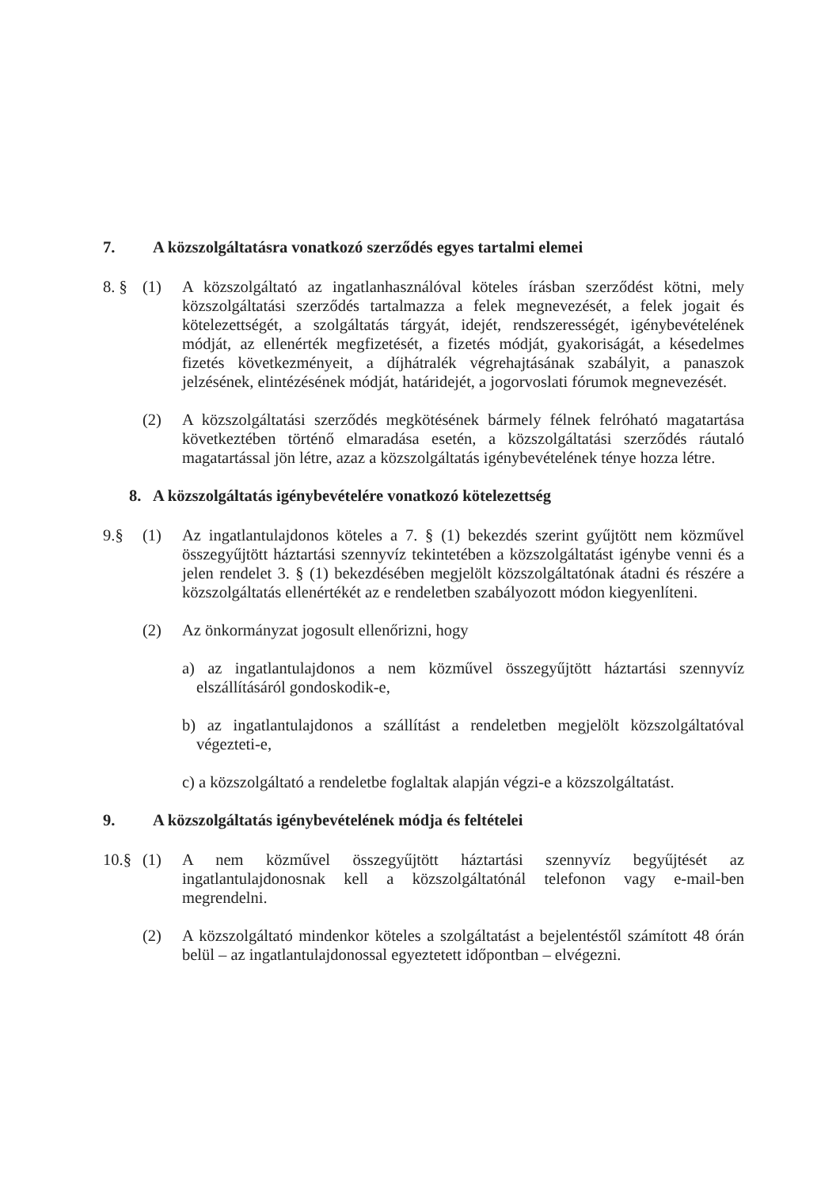7. A közszolgáltatásra vonatkozó szerződés egyes tartalmi elemei
8. § (1) A közszolgáltató az ingatlanhasználóval köteles írásban szerződést kötni, mely közszolgáltatási szerződés tartalmazza a felek megnevezését, a felek jogait és kötelezettségét, a szolgáltatás tárgyát, idejét, rendszerességét, igénybevételének módját, az ellenérték megfizetését, a fizetés módját, gyakoriságát, a késedelmes fizetés következményeit, a díjhátralék végrehajtásának szabályit, a panaszok jelzésének, elintézésének módját, határidejét, a jogorvoslati fórumok megnevezését.
(2) A közszolgáltatási szerződés megkötésének bármely félnek felróható magatartása következtében történő elmaradása esetén, a közszolgáltatási szerződés ráutaló magatartással jön létre, azaz a közszolgáltatás igénybevételének ténye hozza létre.
8. A közszolgáltatás igénybevételére vonatkozó kötelezettség
9.§ (1) Az ingatlantulajdonos köteles a 7. § (1) bekezdés szerint gyűjtött nem közművel összegyűjtött háztartási szennyvíz tekintetében a közszolgáltatást igénybe venni és a jelen rendelet 3. § (1) bekezdésében megjelölt közszolgáltatónak átadni és részére a közszolgáltatás ellenértékét az e rendeletben szabályozott módon kiegyenlíteni.
(2) Az önkormányzat jogosult ellenőrizni, hogy
a) az ingatlantulajdonos a nem közművel összegyűjtött háztartási szennyvíz elszállításáról gondoskodik-e,
b) az ingatlantulajdonos a szállítást a rendeletben megjelölt közszolgáltatóval végezteti-e,
c) a közszolgáltató a rendeletbe foglaltak alapján végzi-e a közszolgáltatást.
9. A közszolgáltatás igénybevételének módja és feltételei
10.§ (1) A nem közművel összegyűjtött háztartási szennyvíz begyűjtését az ingatlantulajdonosnak kell a közszolgáltatónál telefonon vagy e-mail-ben megrendelni.
(2) A közszolgáltató mindenkor köteles a szolgáltatást a bejelentéstől számított 48 órán belül – az ingatlantulajdonossal egyeztetett időpontban – elvégezni.